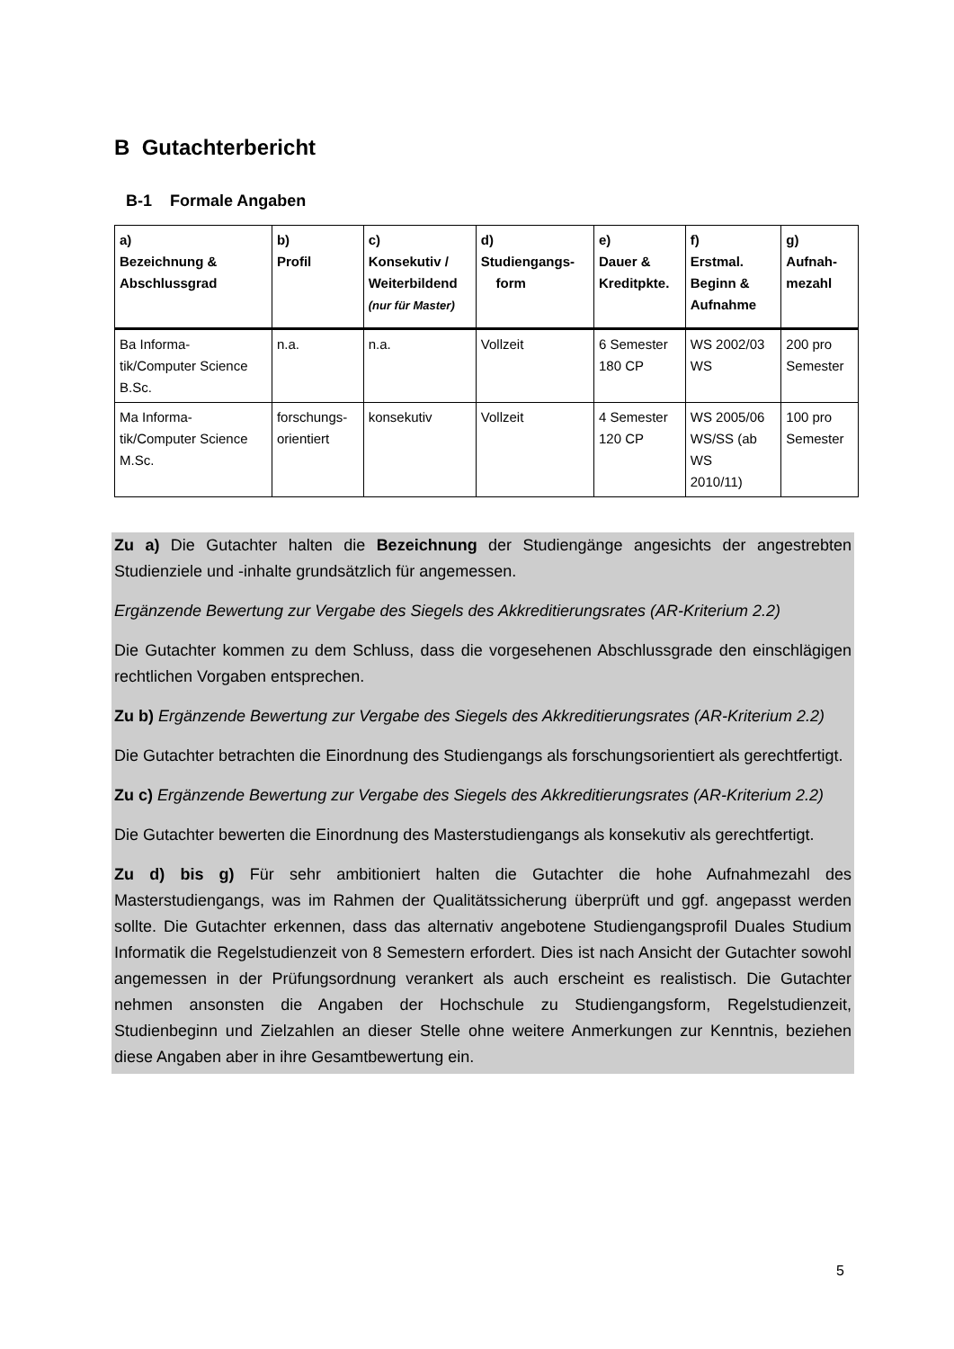B Gutachterbericht
B-1 Formale Angaben
| a) Bezeichnung & Abschlussgrad | b) Profil | c) Konsekutiv / Weiterbildend (nur für Master) | d) Studiengangs- form | e) Dauer & Kreditpkte. | f) Erstmal. Beginn & Aufnahme | g) Aufnah- mezahl |
| --- | --- | --- | --- | --- | --- | --- |
| Ba Informa- tik/Computer Science B.Sc. | n.a. | n.a. | Vollzeit | 6 Semester 180 CP | WS 2002/03 WS | 200 pro Semester |
| Ma Informa- tik/Computer Science M.Sc. | forschungs- orientiert | konsekutiv | Vollzeit | 4 Semester 120 CP | WS 2005/06 WS/SS (ab WS 2010/11) | 100 pro Semester |
Zu a) Die Gutachter halten die Bezeichnung der Studiengänge angesichts der angestrebten Studienziele und -inhalte grundsätzlich für angemessen.
Ergänzende Bewertung zur Vergabe des Siegels des Akkreditierungsrates (AR-Kriterium 2.2)
Die Gutachter kommen zu dem Schluss, dass die vorgesehenen Abschlussgrade den einschlägigen rechtlichen Vorgaben entsprechen.
Zu b) Ergänzende Bewertung zur Vergabe des Siegels des Akkreditierungsrates (AR-Kriterium 2.2)
Die Gutachter betrachten die Einordnung des Studiengangs als forschungsorientiert als gerechtfertigt.
Zu c) Ergänzende Bewertung zur Vergabe des Siegels des Akkreditierungsrates (AR-Kriterium 2.2)
Die Gutachter bewerten die Einordnung des Masterstudiengangs als konsekutiv als gerechtfertigt.
Zu d) bis g) Für sehr ambitioniert halten die Gutachter die hohe Aufnahmezahl des Masterstudiengangs, was im Rahmen der Qualitätssicherung überprüft und ggf. angepasst werden sollte. Die Gutachter erkennen, dass das alternativ angebotene Studiengangsprofil Duales Studium Informatik die Regelstudienzeit von 8 Semestern erfordert. Dies ist nach Ansicht der Gutachter sowohl angemessen in der Prüfungsordnung verankert als auch erscheint es realistisch. Die Gutachter nehmen ansonsten die Angaben der Hochschule zu Studiengangsform, Regelstudienzeit, Studienbeginn und Zielzahlen an dieser Stelle ohne weitere Anmerkungen zur Kenntnis, beziehen diese Angaben aber in ihre Gesamtbewertung ein.
5